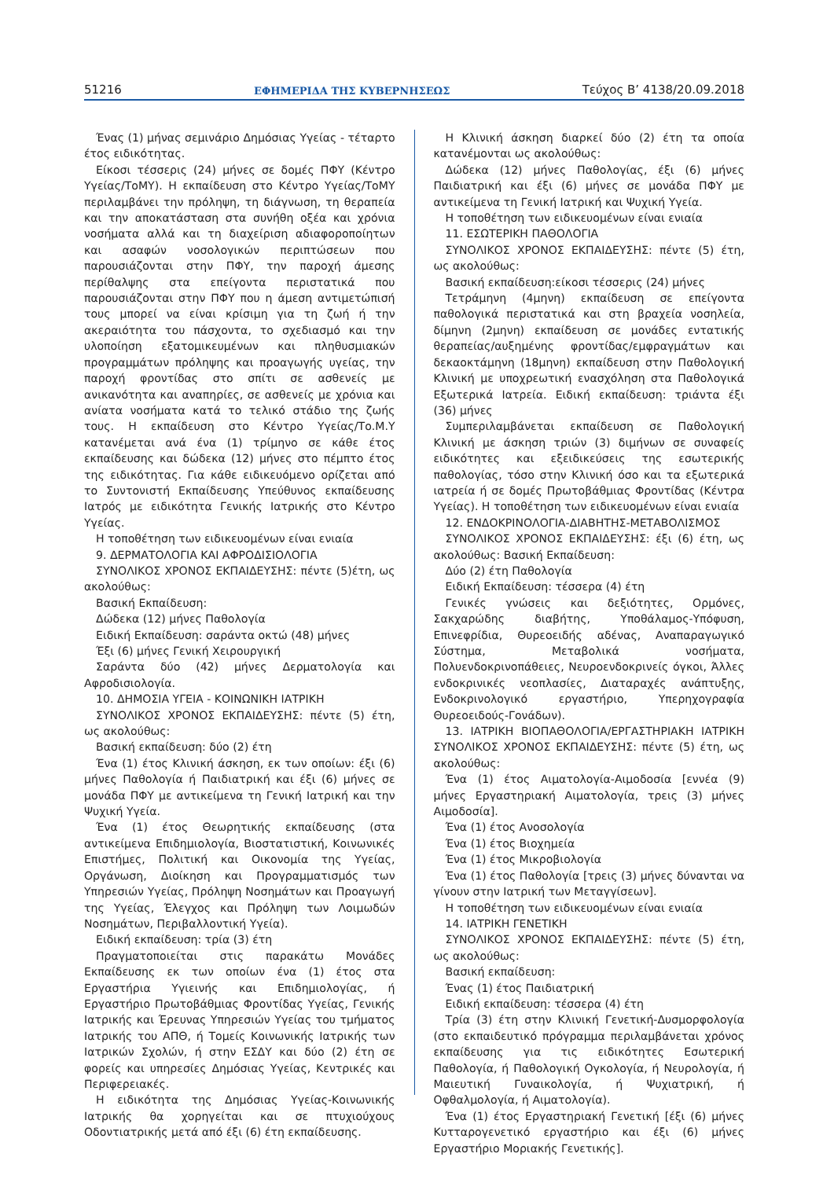51216 ΕΦΗΜΕΡΙΔΑ ΤΗΣ ΚΥΒΕΡΝΗΣΕΩΣ Τεύχος Β’ 4138/20.09.2018
Ένας (1) μήνας σεμινάριο Δημόσιας Υγείας - τέταρτο έτος ειδικότητας.
Είκοσι τέσσερις (24) μήνες σε δομές ΠΦΥ (Κέντρο Υγείας/ΤοΜΥ). Η εκπαίδευση στο Κέντρο Υγείας/ΤοΜΥ περιλαμβάνει την πρόληψη, τη διάγνωση, τη θεραπεία και την αποκατάσταση στα συνήθη οξέα και χρόνια νοσήματα αλλά και τη διαχείριση αδιαφοροποίητων και ασαφών νοσολογικών περιπτώσεων που παρουσιάζονται στην ΠΦΥ, την παροχή άμεσης περίθαλψης στα επείγοντα περιστατικά που παρουσιάζονται στην ΠΦΥ που η άμεση αντιμετώπισή τους μπορεί να είναι κρίσιμη για τη ζωή ή την ακεραιότητα του πάσχοντα, το σχεδιασμό και την υλοποίηση εξατομικευμένων και πληθυσμιακών προγραμμάτων πρόληψης και προαγωγής υγείας, την παροχή φροντίδας στο σπίτι σε ασθενείς με ανικανότητα και αναπηρίες, σε ασθενείς με χρόνια και ανίατα νοσήματα κατά το τελικό στάδιο της ζωής τους. Η εκπαίδευση στο Κέντρο Υγείας/Το.Μ.Υ κατανέμεται ανά ένα (1) τρίμηνο σε κάθε έτος εκπαίδευσης και δώδεκα (12) μήνες στο πέμπτο έτος της ειδικότητας. Για κάθε ειδικευόμενο ορίζεται από το Συντονιστή Εκπαίδευσης Υπεύθυνος εκπαίδευσης Ιατρός με ειδικότητα Γενικής Ιατρικής στο Κέντρο Υγείας.
Η τοποθέτηση των ειδικευομένων είναι ενιαία
9. ΔΕΡΜΑΤΟΛΟΓΙΑ ΚΑΙ ΑΦΡΟΔΙΣΙΟΛΟΓΙΑ
ΣΥΝΟΛΙΚΟΣ ΧΡΟΝΟΣ ΕΚΠΑΙΔΕΥΣΗΣ: πέντε (5)έτη, ως ακολούθως:
Βασική Εκπαίδευση:
Δώδεκα (12) μήνες Παθολογία
Ειδική Εκπαίδευση: σαράντα οκτώ (48) μήνες
Έξι (6) μήνες Γενική Χειρουργική
Σαράντα δύο (42) μήνες Δερματολογία και Αφροδισιολογία.
10. ΔΗΜΟΣΙΑ ΥΓΕΙΑ - ΚΟΙΝΩΝΙΚΗ ΙΑΤΡΙΚΗ
ΣΥΝΟΛΙΚΟΣ ΧΡΟΝΟΣ ΕΚΠΑΙΔΕΥΣΗΣ: πέντε (5) έτη, ως ακολούθως:
Βασική εκπαίδευση: δύο (2) έτη
Ένα (1) έτος Κλινική άσκηση, εκ των οποίων: έξι (6) μήνες Παθολογία ή Παιδιατρική και έξι (6) μήνες σε μονάδα ΠΦΥ με αντικείμενα τη Γενική Ιατρική και την Ψυχική Υγεία.
Ένα (1) έτος Θεωρητικής εκπαίδευσης (στα αντικείμενα Επιδημιολογία, Βιοστατιστική, Κοινωνικές Επιστήμες, Πολιτική και Οικονομία της Υγείας, Οργάνωση, Διοίκηση και Προγραμματισμός των Υπηρεσιών Υγείας, Πρόληψη Νοσημάτων και Προαγωγή της Υγείας, Έλεγχος και Πρόληψη των Λοιμωδών Νοσημάτων, Περιβαλλοντική Υγεία).
Ειδική εκπαίδευση: τρία (3) έτη
Πραγματοποιείται στις παρακάτω Μονάδες Εκπαίδευσης εκ των οποίων ένα (1) έτος στα Εργαστήρια Υγιεινής και Επιδημιολογίας, ή Εργαστήριο Πρωτοβάθμιας Φροντίδας Υγείας, Γενικής Ιατρικής και Έρευνας Υπηρεσιών Υγείας του τμήματος Ιατρικής του ΑΠΘ, ή Τομείς Κοινωνικής Ιατρικής των Ιατρικών Σχολών, ή στην ΕΣΔΥ και δύο (2) έτη σε φορείς και υπηρεσίες Δημόσιας Υγείας, Κεντρικές και Περιφερειακές.
Η ειδικότητα της Δημόσιας Υγείας-Κοινωνικής Ιατρικής θα χορηγείται και σε πτυχιούχους Οδοντιατρικής μετά από έξι (6) έτη εκπαίδευσης.
Η Κλινική άσκηση διαρκεί δύο (2) έτη τα οποία κατανέμονται ως ακολούθως:
Δώδεκα (12) μήνες Παθολογίας, έξι (6) μήνες Παιδιατρική και έξι (6) μήνες σε μονάδα ΠΦΥ με αντικείμενα τη Γενική Ιατρική και Ψυχική Υγεία.
Η τοποθέτηση των ειδικευομένων είναι ενιαία
11. ΕΣΩΤΕΡΙΚΗ ΠΑΘΟΛΟΓΙΑ
ΣΥΝΟΛΙΚΟΣ ΧΡΟΝΟΣ ΕΚΠΑΙΔΕΥΣΗΣ: πέντε (5) έτη, ως ακολούθως:
Βασική εκπαίδευση:είκοσι τέσσερις (24) μήνες
Τετράμηνη (4μηνη) εκπαίδευση σε επείγοντα παθολογικά περιστατικά και στη βραχεία νοσηλεία, δίμηνη (2μηνη) εκπαίδευση σε μονάδες εντατικής θεραπείας/αυξημένης φροντίδας/εμφραγμάτων και δεκαοκτάμηνη (18μηνη) εκπαίδευση στην Παθολογική Κλινική με υποχρεωτική ενασχόληση στα Παθολογικά Εξωτερικά Ιατρεία. Ειδική εκπαίδευση: τριάντα έξι (36) μήνες
Συμπεριλαμβάνεται εκπαίδευση σε Παθολογική Κλινική με άσκηση τριών (3) διμήνων σε συναφείς ειδικότητες και εξειδικεύσεις της εσωτερικής παθολογίας, τόσο στην Κλινική όσο και τα εξωτερικά ιατρεία ή σε δομές Πρωτοβάθμιας Φροντίδας (Κέντρα Υγείας). Η τοποθέτηση των ειδικευομένων είναι ενιαία
12. ΕΝΔΟΚΡΙΝΟΛΟΓΙΑ-ΔΙΑΒΗΤΗΣ-ΜΕΤΑΒΟΛΙΣΜΟΣ
ΣΥΝΟΛΙΚΟΣ ΧΡΟΝΟΣ ΕΚΠΑΙΔΕΥΣΗΣ: έξι (6) έτη, ως ακολούθως: Βασική Εκπαίδευση:
Δύο (2) έτη Παθολογία
Ειδική Εκπαίδευση: τέσσερα (4) έτη
Γενικές γνώσεις και δεξιότητες, Ορμόνες, Σακχαρώδης διαβήτης, Υποθάλαμος-Υπόφυση, Επινεφρίδια, Θυρεοειδής αδένας, Αναπαραγωγικό Σύστημα, Μεταβολικά νοσήματα, Πολυενδοκρινοπάθειες, Νευροενδοκρινείς όγκοι, Άλλες ενδοκρινικές νεοπλασίες, Διαταραχές ανάπτυξης, Ενδοκρινολογικό εργαστήριο, Υπερηχογραφία Θυρεοειδούς-Γονάδων).
13. ΙΑΤΡΙΚΗ ΒΙΟΠΑΘΟΛΟΓΙΑ/ΕΡΓΑΣΤΗΡΙΑΚΗ ΙΑΤΡΙΚΗ ΣΥΝΟΛΙΚΟΣ ΧΡΟΝΟΣ ΕΚΠΑΙΔΕΥΣΗΣ: πέντε (5) έτη, ως ακολούθως:
Ένα (1) έτος Αιματολογία-Αιμοδοσία [εννέα (9) μήνες Εργαστηριακή Αιματολογία, τρεις (3) μήνες Αιμοδοσία].
Ένα (1) έτος Ανοσολογία
Ένα (1) έτος Βιοχημεία
Ένα (1) έτος Μικροβιολογία
Ένα (1) έτος Παθολογία [τρεις (3) μήνες δύνανται να γίνουν στην Ιατρική των Μεταγγίσεων].
Η τοποθέτηση των ειδικευομένων είναι ενιαία
14. ΙΑΤΡΙΚΗ ΓΕΝΕΤΙΚΗ
ΣΥΝΟΛΙΚΟΣ ΧΡΟΝΟΣ ΕΚΠΑΙΔΕΥΣΗΣ: πέντε (5) έτη, ως ακολούθως:
Βασική εκπαίδευση:
Ένας (1) έτος Παιδιατρική
Ειδική εκπαίδευση: τέσσερα (4) έτη
Τρία (3) έτη στην Κλινική Γενετική-Δυσμορφολογία (στο εκπαιδευτικό πρόγραμμα περιλαμβάνεται χρόνος εκπαίδευσης για τις ειδικότητες Εσωτερική Παθολογία, ή Παθολογική Ογκολογία, ή Νευρολογία, ή Μαιευτική Γυναικολογία, ή Ψυχιατρική, ή Οφθαλμολογία, ή Αιματολογία).
Ένα (1) έτος Εργαστηριακή Γενετική [έξι (6) μήνες Κυτταρογενετικό εργαστήριο και έξι (6) μήνες Εργαστήριο Μοριακής Γενετικής].